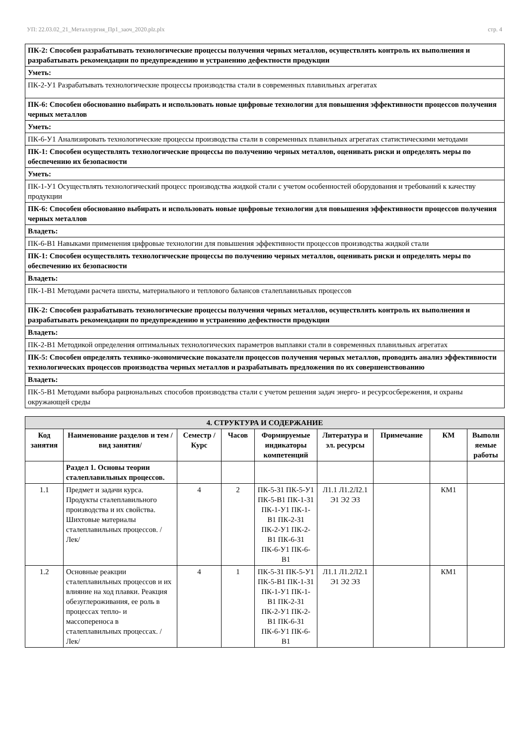УП: 22.03.02_21_Металлургия_Пр1_заоч_2020.plz.plx стр. 4
| ПК-2: Способен разрабатывать технологические процессы получения черных металлов, осуществлять контроль их выполнения и разрабатывать рекомендации по предупреждению и устранению дефектности продукции |
| Уметь: |
| ПК-2-У1 Разрабатывать технологические процессы производства стали в современных плавильных агрегатах |
| ПК-6: Способен обоснованно выбирать и использовать новые цифровые технологии для повышения эффективности процессов получения черных металлов |
| Уметь: |
| ПК-6-У1 Анализировать технологические процессы производства стали в современных плавильных агрегатах статистическими методами |
| ПК-1: Способен осуществлять технологические процессы по получению черных металлов, оценивать риски и определять меры по обеспечению их безопасности |
| Уметь: |
| ПК-1-У1 Осуществлять технологический процесс производства жидкой стали с учетом особенностей оборудования и требований к качеству продукции |
| ПК-6: Способен обоснованно выбирать и использовать новые цифровые технологии для повышения эффективности процессов получения черных металлов |
| Владеть: |
| ПК-6-В1 Навыками применения цифровые технологии для повышения эффективности процессов производства жидкой стали |
| ПК-1: Способен осуществлять технологические процессы по получению черных металлов, оценивать риски и определять меры по обеспечению их безопасности |
| Владеть: |
| ПК-1-В1 Методами расчета шихты, материального и теплового балансов сталеплавильных процессов |
| ПК-2: Способен разрабатывать технологические процессы получения черных металлов, осуществлять контроль их выполнения и разрабатывать рекомендации по предупреждению и устранению дефектности продукции |
| Владеть: |
| ПК-2-В1 Методикой определения оптимальных технологических параметров выплавки стали в современных плавильных агрегатах |
| ПК-5: Способен определять технико-экономические показатели процессов получения черных металлов, проводить анализ эффективности технологических процессов производства черных металлов и разрабатывать предложения по их совершенствованию |
| Владеть: |
| ПК-5-В1 Методами выбора рациональных способов производства стали с учетом решения задач энерго- и ресурсосбережения, и охраны окружающей среды |
| 4. СТРУКТУРА И СОДЕРЖАНИЕ | | | | | | | | |
| Код занятия | Наименование разделов и тем /вид занятия/ | Семестр / Курс | Часов | Формируемые индикаторы компетенций | Литература и эл. ресурсы | Примечание | КМ | Выполн яемые работы |
| | Раздел 1. Основы теории сталеплавильных процессов. | | | | | | | |
| 1.1 | Предмет и задачи курса. Продукты сталеплавильного производства и их свойства. Шихтовые материалы сталеплавильных процессов. /Лек/ | 4 | 2 | ПК-5-З1 ПК-5-У1 ПК-5-В1 ПК-1-З1 ПК-1-У1 ПК-1-В1 ПК-2-З1 ПК-2-У1 ПК-2-В1 ПК-6-З1 ПК-6-У1 ПК-6-В1 | Л1.1 Л1.2Л2.1 Э1 Э2 Э3 | | КМ1 | |
| 1.2 | Основные реакции сталеплавильных процессов и их влияние на ход плавки. Реакция обезуглероживания, ее роль в процессах тепло- и массопереноса в сталеплавильных процессах. /Лек/ | 4 | 1 | ПК-5-З1 ПК-5-У1 ПК-5-В1 ПК-1-З1 ПК-1-У1 ПК-1-В1 ПК-2-З1 ПК-2-У1 ПК-2-В1 ПК-6-З1 ПК-6-У1 ПК-6-В1 | Л1.1 Л1.2Л2.1 Э1 Э2 Э3 | | КМ1 | |